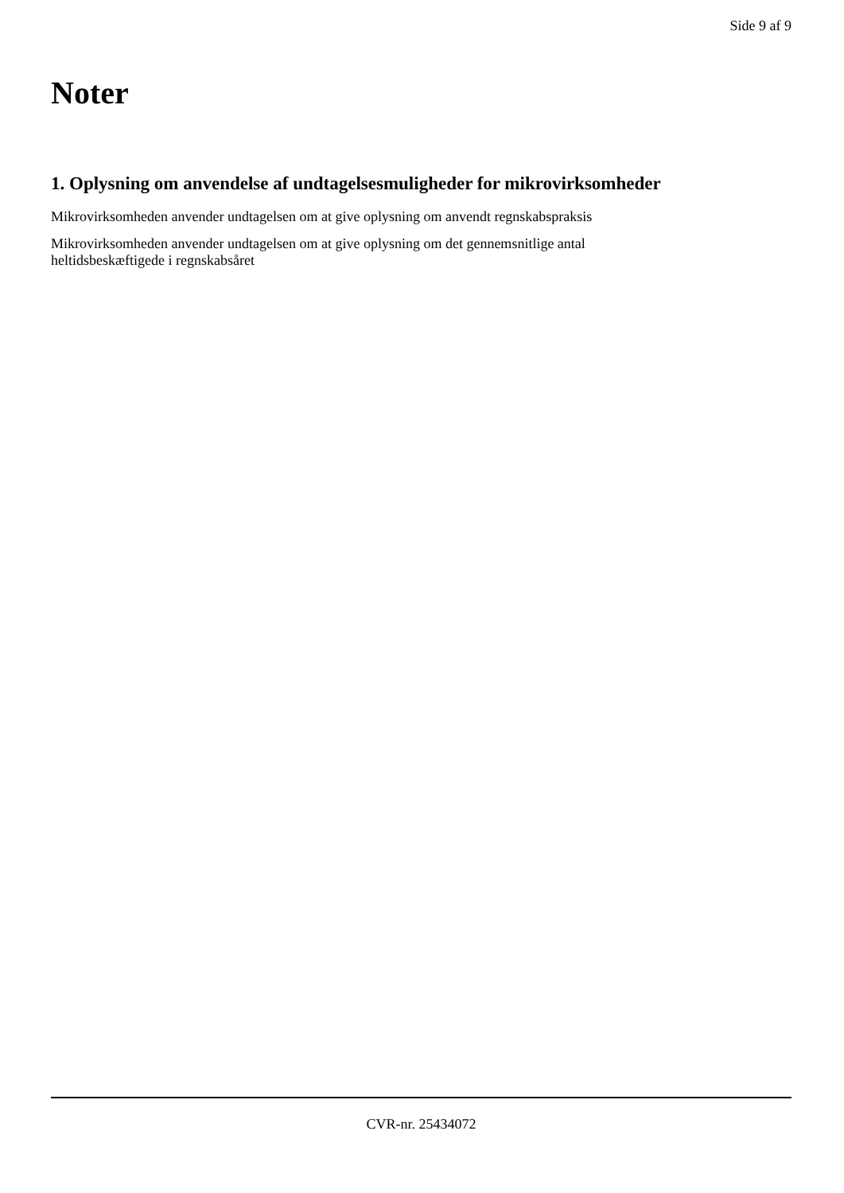Side 9 af 9
Noter
1. Oplysning om anvendelse af undtagelsesmuligheder for mikrovirksomheder
Mikrovirksomheden anvender undtagelsen om at give oplysning om anvendt regnskabspraksis
Mikrovirksomheden anvender undtagelsen om at give oplysning om det gennemsnitlige antal
heltidsbeskæftigede i regnskabsåret
CVR-nr. 25434072